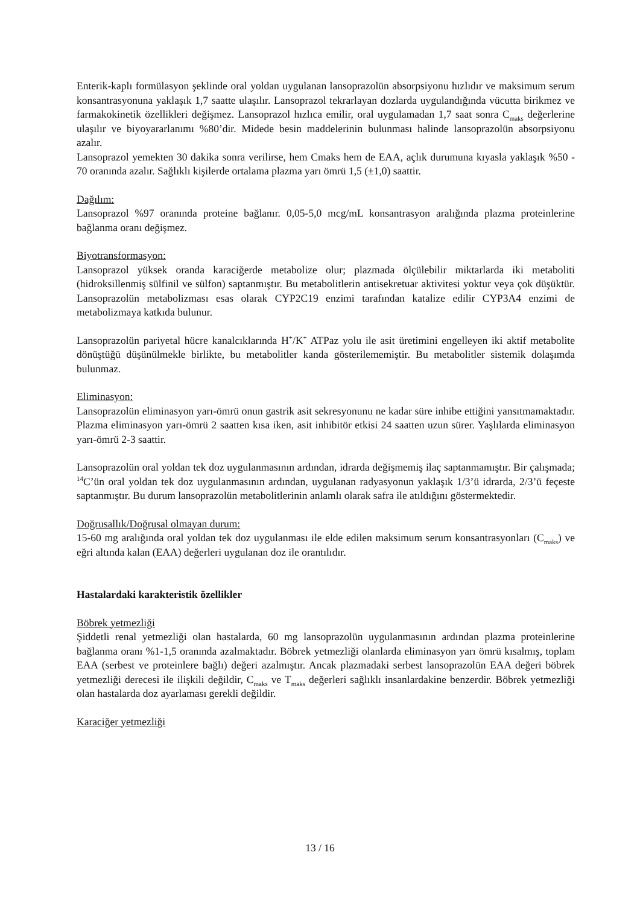Enterik-kaplı formülasyon şeklinde oral yoldan uygulanan lansoprazolün absorpsiyonu hızlıdır ve maksimum serum konsantrasyonuna yaklaşık 1,7 saatte ulaşılır. Lansoprazol tekrarlayan dozlarda uygulandığında vücutta birikmez ve farmakokinetik özellikleri değişmez. Lansoprazol hızlıca emilir, oral uygulamadan 1,7 saat sonra C<sub>maks</sub> değerlerine ulaşılır ve biyoyararlanımı %80’dir. Midede besin maddelerinin bulunması halinde lansoprazolün absorpsiyonu azalır.
Lansoprazol yemekten 30 dakika sonra verilirse, hem Cmaks hem de EAA, açlık durumuna kıyasla yaklaşık %50 - 70 oranında azalır. Sağlıklı kişilerde ortalama plazma yarı ömrü 1,5 (±1,0) saattir.
Dağılım:
Lansoprazol %97 oranında proteine bağlanır. 0,05-5,0 mcg/mL konsantrasyon aralığında plazma proteinlerine bağlanma oranı değişmez.
Biyotransformasyon:
Lansoprazol yüksek oranda karaciğerde metabolize olur; plazmada ölçülebilir miktarlarda iki metaboliti (hidroksillenmiş sülfinil ve sülfon) saptanmıştır. Bu metabolitlerin antisekretuar aktivitesi yoktur veya çok düşüktür. Lansoprazolün metabolizması esas olarak CYP2C19 enzimi tarafından katalize edilir CYP3A4 enzimi de metabolizmaya katkıda bulunur.
Lansoprazolün pariyetal hücre kanalcıklarında H<sup>+</sup>/K<sup>+</sup> ATPaz yolu ile asit üretimini engelleyen iki aktif metabolite dönüştüğü düşünülmekle birlikte, bu metabolitler kanda gösterilememiştir. Bu metabolitler sistemik dolaşımda bulunmaz.
Eliminasyon:
Lansoprazolün eliminasyon yarı-ömrü onun gastrik asit sekresyonunu ne kadar süre inhibe ettiğini yansıtmamaktadır. Plazma eliminasyon yarı-ömrü 2 saatten kısa iken, asit inhibitör etkisi 24 saatten uzun sürer. Yaşlılarda eliminasyon yarı-ömrü 2-3 saattir.
Lansoprazolün oral yoldan tek doz uygulanmasının ardından, idrarda değişmemiş ilaç saptanmamıştır. Bir çalışmada; <sup>14</sup>C’ün oral yoldan tek doz uygulanmasının ardından, uygulanan radyasyonun yaklaşık 1/3’ü idrarda, 2/3’ü feçeste saptanmıştır. Bu durum lansoprazolün metabolitlerinin anlamlı olarak safra ile atıldığını göstermektedir.
Doğrusallık/Doğrusal olmayan durum:
15-60 mg aralığında oral yoldan tek doz uygulanması ile elde edilen maksimum serum konsantrasyonları (C<sub>maks</sub>) ve eğri altında kalan (EAA) değerleri uygulanan doz ile orantılıdır.
Hastalardaki karakteristik özellikler
Böbrek yetmezliği
Şiddetli renal yetmezliği olan hastalarda, 60 mg lansoprazolün uygulanmasının ardından plazma proteinlerine bağlanma oranı %1-1,5 oranında azalmaktadır. Böbrek yetmezliği olanlarda eliminasyon yarı ömrü kısalmış, toplam EAA (serbest ve proteinlere bağlı) değeri azalmıştır. Ancak plazmadaki serbest lansoprazolün EAA değeri böbrek yetmezliği derecesi ile ilişkili değildir, C<sub>maks</sub> ve T<sub>maks</sub> değerleri sağlıklı insanlardakine benzerdir. Böbrek yetmezliği olan hastalarda doz ayarlaması gerekli değildir.
Karaciğer yetmezliği
13 / 16